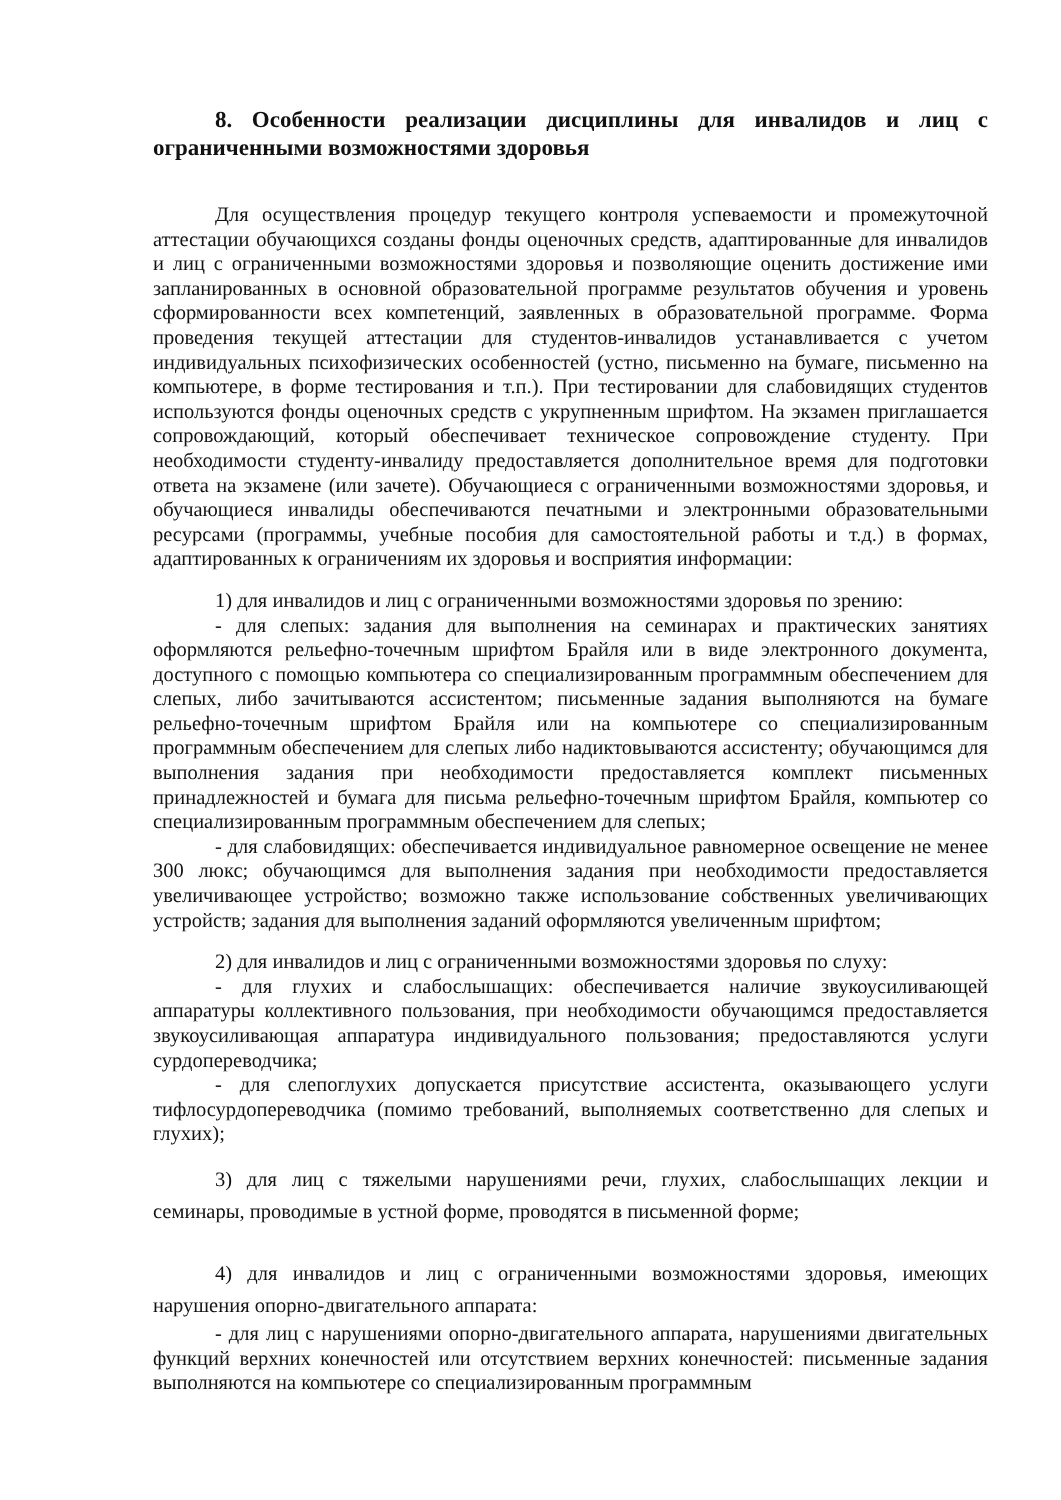8. Особенности реализации дисциплины для инвалидов и лиц с ограниченными возможностями здоровья
Для осуществления процедур текущего контроля успеваемости и промежуточной аттестации обучающихся созданы фонды оценочных средств, адаптированные для инвалидов и лиц с ограниченными возможностями здоровья и позволяющие оценить достижение ими запланированных в основной образовательной программе результатов обучения и уровень сформированности всех компетенций, заявленных в образовательной программе. Форма проведения текущей аттестации для студентов-инвалидов устанавливается с учетом индивидуальных психофизических особенностей (устно, письменно на бумаге, письменно на компьютере, в форме тестирования и т.п.). При тестировании для слабовидящих студентов используются фонды оценочных средств с укрупненным шрифтом. На экзамен приглашается сопровождающий, который обеспечивает техническое сопровождение студенту. При необходимости студенту-инвалиду предоставляется дополнительное время для подготовки ответа на экзамене (или зачете). Обучающиеся с ограниченными возможностями здоровья, и обучающиеся инвалиды обеспечиваются печатными и электронными образовательными ресурсами (программы, учебные пособия для самостоятельной работы и т.д.) в формах, адаптированных к ограничениям их здоровья и восприятия информации:
1) для инвалидов и лиц с ограниченными возможностями здоровья по зрению:
- для слепых: задания для выполнения на семинарах и практических занятиях оформляются рельефно-точечным шрифтом Брайля или в виде электронного документа, доступного с помощью компьютера со специализированным программным обеспечением для слепых, либо зачитываются ассистентом; письменные задания выполняются на бумаге рельефно-точечным шрифтом Брайля или на компьютере со специализированным программным обеспечением для слепых либо надиктовываются ассистенту; обучающимся для выполнения задания при необходимости предоставляется комплект письменных принадлежностей и бумага для письма рельефно-точечным шрифтом Брайля, компьютер со специализированным программным обеспечением для слепых;
- для слабовидящих: обеспечивается индивидуальное равномерное освещение не менее 300 люкс; обучающимся для выполнения задания при необходимости предоставляется увеличивающее устройство; возможно также использование собственных увеличивающих устройств; задания для выполнения заданий оформляются увеличенным шрифтом;
2) для инвалидов и лиц с ограниченными возможностями здоровья по слуху:
- для глухих и слабослышащих: обеспечивается наличие звукоусиливающей аппаратуры коллективного пользования, при необходимости обучающимся предоставляется звукоусиливающая аппаратура индивидуального пользования; предоставляются услуги сурдопереводчика;
- для слепоглухих допускается присутствие ассистента, оказывающего услуги тифлосурдопереводчика (помимо требований, выполняемых соответственно для слепых и глухих);
3) для лиц с тяжелыми нарушениями речи, глухих, слабослышащих лекции и семинары, проводимые в устной форме, проводятся в письменной форме;
4) для инвалидов и лиц с ограниченными возможностями здоровья, имеющих нарушения опорно-двигательного аппарата:
- для лиц с нарушениями опорно-двигательного аппарата, нарушениями двигательных функций верхних конечностей или отсутствием верхних конечностей: письменные задания выполняются на компьютере со специализированным программным